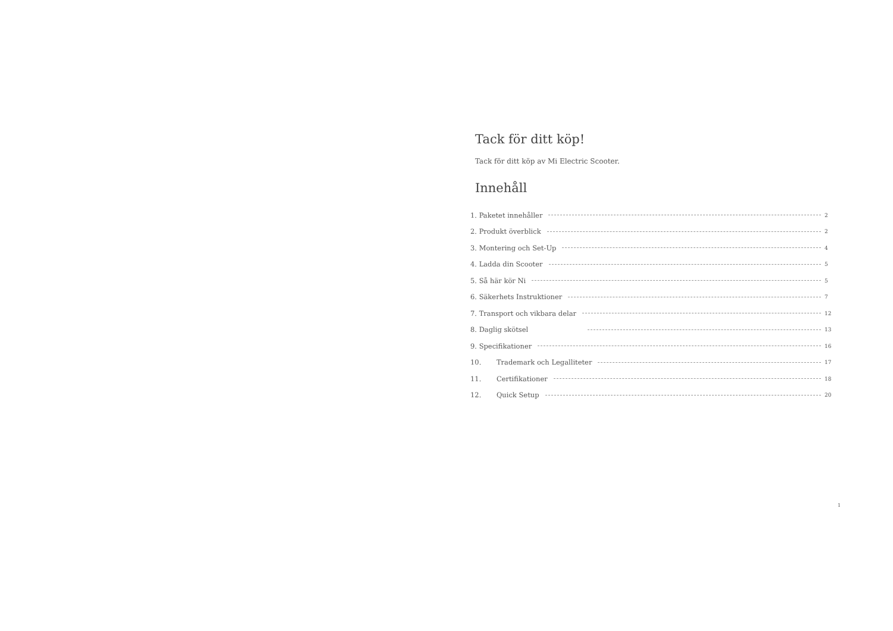Tack för ditt köp!
Tack för ditt köp av Mi Electric Scooter.
Innehåll
1. Paketet innehåller 2
2. Produkt överblick 2
3. Montering och Set-Up 4
4. Ladda din Scooter 5
5. Så här kör Ni 5
6. Säkerhets Instruktioner 7
7. Transport och vikbara delar 12
8. Daglig skötsel 13
9. Specifikationer 16
10. Trademark och Legalliteter 17
11. Certifikationer 18
12. Quick Setup 20
1